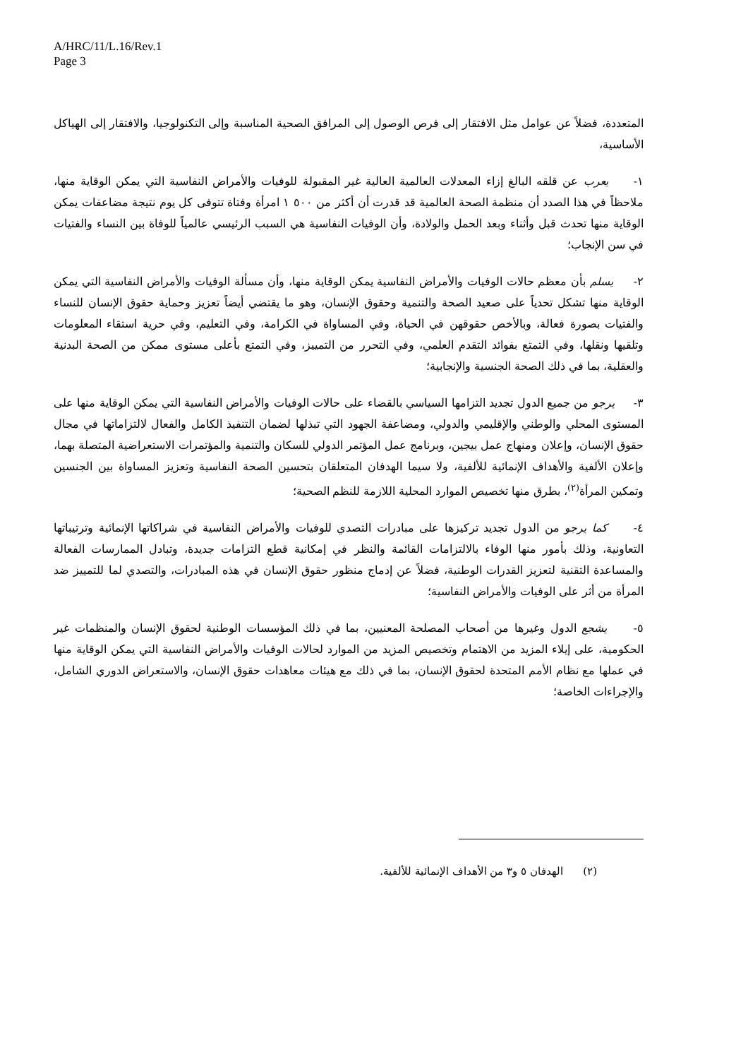A/HRC/11/L.16/Rev.1
Page 3
المتعددة، فضلاً عن عوامل مثل الافتقار إلى فرص الوصول إلى المرافق الصحية المناسبة وإلى التكنولوجيا، والافتقار إلى الهياكل الأساسية،
١- يعرب عن قلقه البالغ إزاء المعدلات العالمية العالية غير المقبولة للوفيات والأمراض النفاسية التي يمكن الوقاية منها، ملاحظاً في هذا الصدد أن منظمة الصحة العالمية قد قدرت أن أكثر من ٥٠٠ ١ امرأة وفتاة تتوفى كل يوم نتيجة مضاعفات يمكن الوقاية منها تحدث قبل وأثناء وبعد الحمل والولادة، وأن الوفيات النفاسية هي السبب الرئيسي عالمياً للوفاة بين النساء والفتيات في سن الإنجاب؛
٢- يسلم بأن معظم حالات الوفيات والأمراض النفاسية يمكن الوقاية منها، وأن مسألة الوفيات والأمراض النفاسية التي يمكن الوقاية منها تشكل تحدياً على صعيد الصحة والتنمية وحقوق الإنسان، وهو ما يقتضي أيضاً تعزيز وحماية حقوق الإنسان للنساء والفتيات بصورة فعالة، وبالأخص حقوقهن في الحياة، وفي المساواة في الكرامة، وفي التعليم، وفي حرية استقاء المعلومات وتلقيها ونقلها، وفي التمتع بفوائد التقدم العلمي، وفي التحرر من التمييز، وفي التمتع بأعلى مستوى ممكن من الصحة البدنية والعقلية، بما في ذلك الصحة الجنسية والإنجابية؛
٣- يرجو من جميع الدول تجديد التزامها السياسي بالقضاء على حالات الوفيات والأمراض النفاسية التي يمكن الوقاية منها على المستوى المحلي والوطني والإقليمي والدولي، ومضاعفة الجهود التي تبذلها لضمان التنفيذ الكامل والفعال لالتزاماتها في مجال حقوق الإنسان، وإعلان ومنهاج عمل بيجين، وبرنامج عمل المؤتمر الدولي للسكان والتنمية والمؤتمرات الاستعراضية المتصلة بهما، وإعلان الألفية والأهداف الإنمائية للألفية، ولا سيما الهدفان المتعلقان بتحسين الصحة النفاسية وتعزيز المساواة بين الجنسين وتمكين المرأة<sup>(٢)</sup>، بطرق منها تخصيص الموارد المحلية اللازمة للنظم الصحية؛
٤- كما يرجو من الدول تجديد تركيزها على مبادرات التصدي للوفيات والأمراض النفاسية في شراكاتها الإنمائية وترتيباتها التعاونية، وذلك بأمور منها الوفاء بالالتزامات القائمة والنظر في إمكانية قطع التزامات جديدة، وتبادل الممارسات الفعالة والمساعدة التقنية لتعزيز القدرات الوطنية، فضلاً عن إدماج منظور حقوق الإنسان في هذه المبادرات، والتصدي لما للتمييز ضد المرأة من أثر على الوفيات والأمراض النفاسية؛
٥- يشجع الدول وغيرها من أصحاب المصلحة المعنيين، بما في ذلك المؤسسات الوطنية لحقوق الإنسان والمنظمات غير الحكومية، على إيلاء المزيد من الاهتمام وتخصيص المزيد من الموارد لحالات الوفيات والأمراض النفاسية التي يمكن الوقاية منها في عملها مع نظام الأمم المتحدة لحقوق الإنسان، بما في ذلك مع هيئات معاهدات حقوق الإنسان، والاستعراض الدوري الشامل، والإجراءات الخاصة؛
(٢) الهدفان ٥ و٣ من الأهداف الإنمائية للألفية.